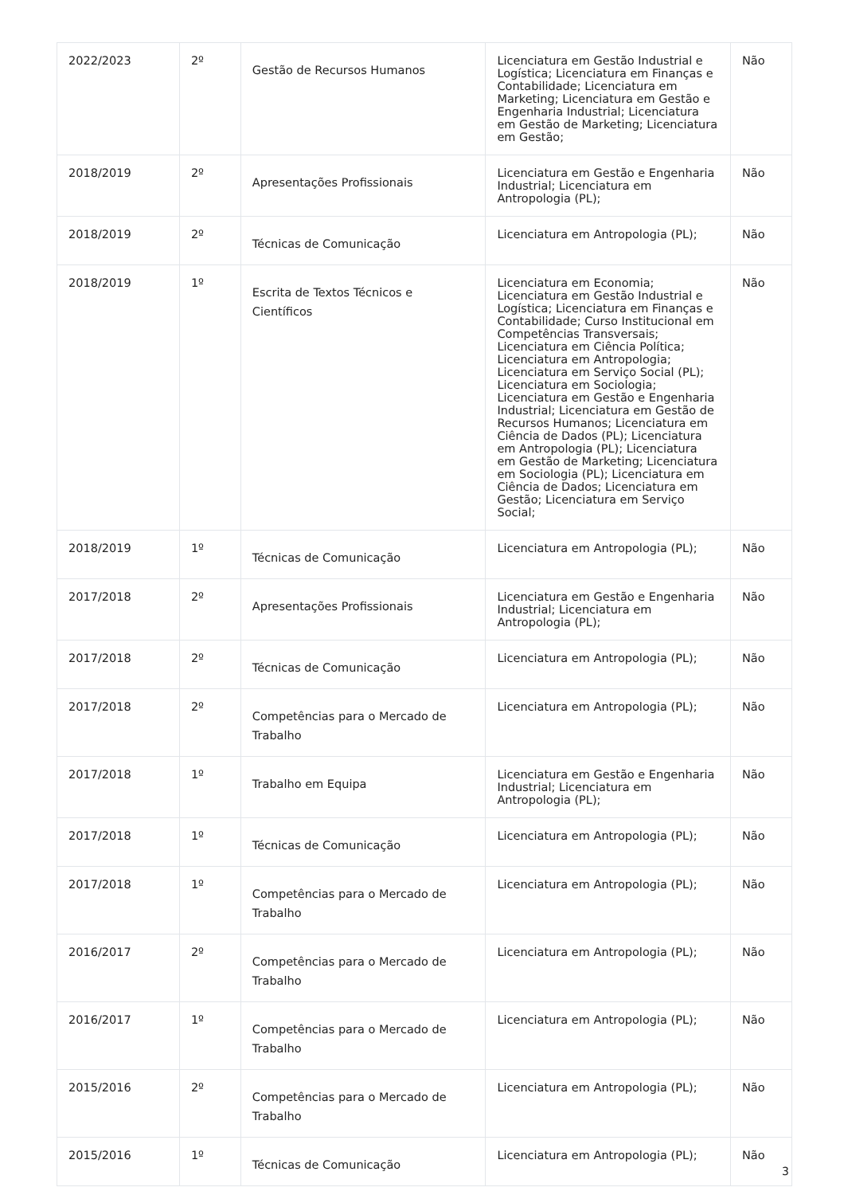| 2022/2023 | 2º | Gestão de Recursos Humanos | Licenciatura em Gestão Industrial e Logística; Licenciatura em Finanças e Contabilidade; Licenciatura em Marketing; Licenciatura em Gestão e Engenharia Industrial; Licenciatura em Gestão de Marketing; Licenciatura em Gestão; | Não |
| 2018/2019 | 2º | Apresentações Profissionais | Licenciatura em Gestão e Engenharia Industrial; Licenciatura em Antropologia (PL); | Não |
| 2018/2019 | 2º | Técnicas de Comunicação | Licenciatura em Antropologia (PL); | Não |
| 2018/2019 | 1º | Escrita de Textos Técnicos e Científicos | Licenciatura em Economia; Licenciatura em Gestão Industrial e Logística; Licenciatura em Finanças e Contabilidade; Curso Institucional em Competências Transversais; Licenciatura em Ciência Política; Licenciatura em Antropologia; Licenciatura em Serviço Social (PL); Licenciatura em Sociologia; Licenciatura em Gestão e Engenharia Industrial; Licenciatura em Gestão de Recursos Humanos; Licenciatura em Ciência de Dados (PL); Licenciatura em Antropologia (PL); Licenciatura em Gestão de Marketing; Licenciatura em Sociologia (PL); Licenciatura em Ciência de Dados; Licenciatura em Gestão; Licenciatura em Serviço Social; | Não |
| 2018/2019 | 1º | Técnicas de Comunicação | Licenciatura em Antropologia (PL); | Não |
| 2017/2018 | 2º | Apresentações Profissionais | Licenciatura em Gestão e Engenharia Industrial; Licenciatura em Antropologia (PL); | Não |
| 2017/2018 | 2º | Técnicas de Comunicação | Licenciatura em Antropologia (PL); | Não |
| 2017/2018 | 2º | Competências para o Mercado de Trabalho | Licenciatura em Antropologia (PL); | Não |
| 2017/2018 | 1º | Trabalho em Equipa | Licenciatura em Gestão e Engenharia Industrial; Licenciatura em Antropologia (PL); | Não |
| 2017/2018 | 1º | Técnicas de Comunicação | Licenciatura em Antropologia (PL); | Não |
| 2017/2018 | 1º | Competências para o Mercado de Trabalho | Licenciatura em Antropologia (PL); | Não |
| 2016/2017 | 2º | Competências para o Mercado de Trabalho | Licenciatura em Antropologia (PL); | Não |
| 2016/2017 | 1º | Competências para o Mercado de Trabalho | Licenciatura em Antropologia (PL); | Não |
| 2015/2016 | 2º | Competências para o Mercado de Trabalho | Licenciatura em Antropologia (PL); | Não |
| 2015/2016 | 1º | Técnicas de Comunicação | Licenciatura em Antropologia (PL); | Não |
3